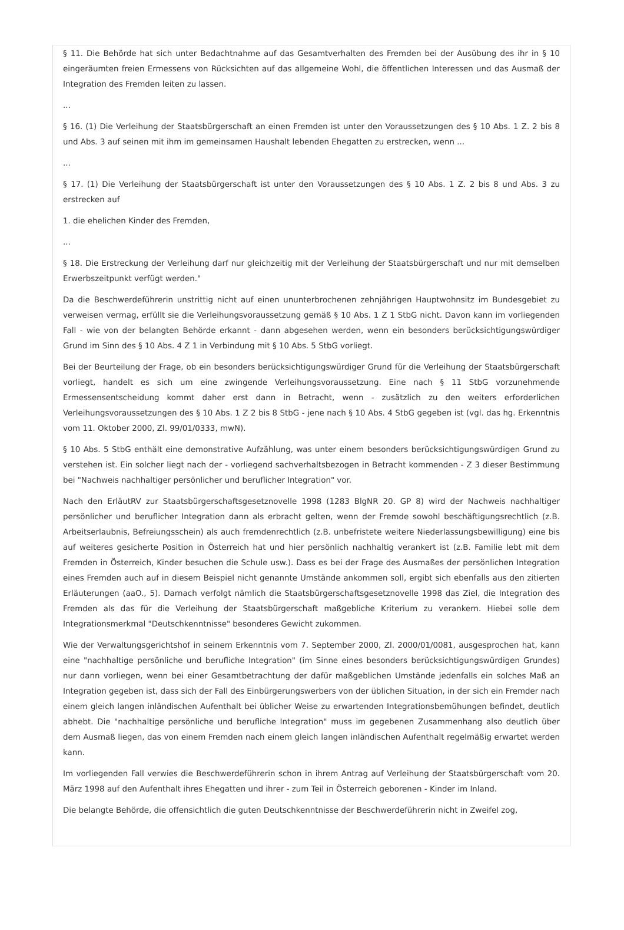§ 11. Die Behörde hat sich unter Bedachtnahme auf das Gesamtverhalten des Fremden bei der Ausübung des ihr in § 10 eingeräumten freien Ermessens von Rücksichten auf das allgemeine Wohl, die öffentlichen Interessen und das Ausmaß der Integration des Fremden leiten zu lassen.
...
§ 16. (1) Die Verleihung der Staatsbürgerschaft an einen Fremden ist unter den Voraussetzungen des § 10 Abs. 1 Z. 2 bis 8 und Abs. 3 auf seinen mit ihm im gemeinsamen Haushalt lebenden Ehegatten zu erstrecken, wenn ...
...
§ 17. (1) Die Verleihung der Staatsbürgerschaft ist unter den Voraussetzungen des § 10 Abs. 1 Z. 2 bis 8 und Abs. 3 zu erstrecken auf
1. die ehelichen Kinder des Fremden,
...
§ 18. Die Erstreckung der Verleihung darf nur gleichzeitig mit der Verleihung der Staatsbürgerschaft und nur mit demselben Erwerbszeitpunkt verfügt werden."
Da die Beschwerdeführerin unstrittig nicht auf einen ununterbrochenen zehnjährigen Hauptwohnsitz im Bundesgebiet zu verweisen vermag, erfüllt sie die Verleihungsvoraussetzung gemäß § 10 Abs. 1 Z 1 StbG nicht. Davon kann im vorliegenden Fall - wie von der belangten Behörde erkannt - dann abgesehen werden, wenn ein besonders berücksichtigungswürdiger Grund im Sinn des § 10 Abs. 4 Z 1 in Verbindung mit § 10 Abs. 5 StbG vorliegt.
Bei der Beurteilung der Frage, ob ein besonders berücksichtigungswürdiger Grund für die Verleihung der Staatsbürgerschaft vorliegt, handelt es sich um eine zwingende Verleihungsvoraussetzung. Eine nach § 11 StbG vorzunehmende Ermessensentscheidung kommt daher erst dann in Betracht, wenn - zusätzlich zu den weiters erforderlichen Verleihungsvoraussetzungen des § 10 Abs. 1 Z 2 bis 8 StbG - jene nach § 10 Abs. 4 StbG gegeben ist (vgl. das hg. Erkenntnis vom 11. Oktober 2000, Zl. 99/01/0333, mwN).
§ 10 Abs. 5 StbG enthält eine demonstrative Aufzählung, was unter einem besonders berücksichtigungswürdigen Grund zu verstehen ist. Ein solcher liegt nach der - vorliegend sachverhaltsbezogen in Betracht kommenden - Z 3 dieser Bestimmung bei "Nachweis nachhaltiger persönlicher und beruflicher Integration" vor.
Nach den ErläutRV zur Staatsbürgerschaftsgesetznovelle 1998 (1283 BlgNR 20. GP 8) wird der Nachweis nachhaltiger persönlicher und beruflicher Integration dann als erbracht gelten, wenn der Fremde sowohl beschäftigungsrechtlich (z.B. Arbeitserlaubnis, Befreiungsschein) als auch fremdenrechtlich (z.B. unbefristete weitere Niederlassungsbewilligung) eine bis auf weiteres gesicherte Position in Österreich hat und hier persönlich nachhaltig verankert ist (z.B. Familie lebt mit dem Fremden in Österreich, Kinder besuchen die Schule usw.). Dass es bei der Frage des Ausmaßes der persönlichen Integration eines Fremden auch auf in diesem Beispiel nicht genannte Umstände ankommen soll, ergibt sich ebenfalls aus den zitierten Erläuterungen (aaO., 5). Darnach verfolgt nämlich die Staatsbürgerschaftsgesetznovelle 1998 das Ziel, die Integration des Fremden als das für die Verleihung der Staatsbürgerschaft maßgebliche Kriterium zu verankern. Hiebei solle dem Integrationsmerkmal "Deutschkenntnisse" besonderes Gewicht zukommen.
Wie der Verwaltungsgerichtshof in seinem Erkenntnis vom 7. September 2000, Zl. 2000/01/0081, ausgesprochen hat, kann eine "nachhaltige persönliche und berufliche Integration" (im Sinne eines besonders berücksichtigungswürdigen Grundes) nur dann vorliegen, wenn bei einer Gesamtbetrachtung der dafür maßgeblichen Umstände jedenfalls ein solches Maß an Integration gegeben ist, dass sich der Fall des Einbürgerungswerbers von der üblichen Situation, in der sich ein Fremder nach einem gleich langen inländischen Aufenthalt bei üblicher Weise zu erwartenden Integrationsbemühungen befindet, deutlich abhebt. Die "nachhaltige persönliche und berufliche Integration" muss im gegebenen Zusammenhang also deutlich über dem Ausmaß liegen, das von einem Fremden nach einem gleich langen inländischen Aufenthalt regelmäßig erwartet werden kann.
Im vorliegenden Fall verwies die Beschwerdeführerin schon in ihrem Antrag auf Verleihung der Staatsbürgerschaft vom 20. März 1998 auf den Aufenthalt ihres Ehegatten und ihrer - zum Teil in Österreich geborenen - Kinder im Inland.
Die belangte Behörde, die offensichtlich die guten Deutschkenntnisse der Beschwerdeführerin nicht in Zweifel zog,